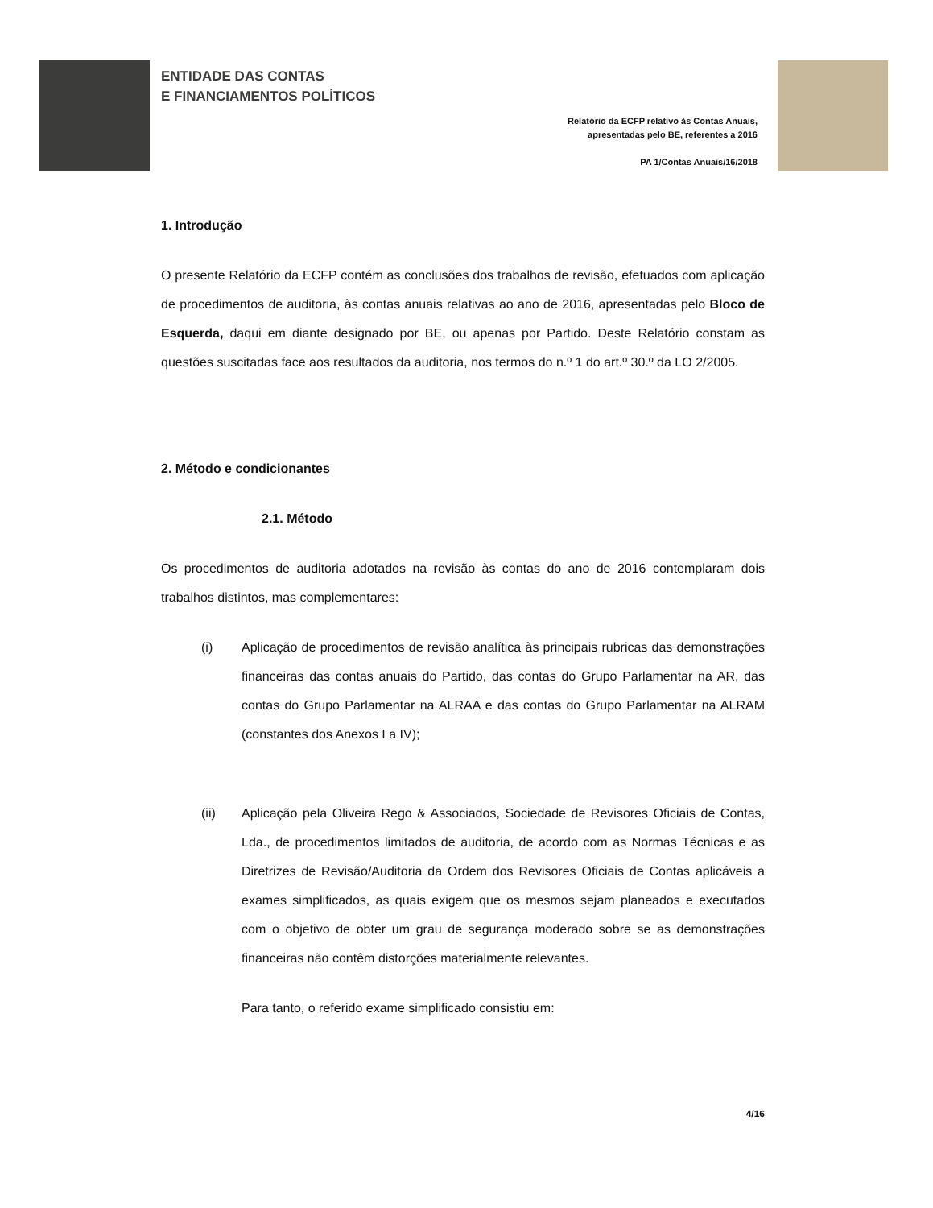ENTIDADE DAS CONTAS
E FINANCIAMENTOS POLÍTICOS
Relatório da ECFP relativo às Contas Anuais,
apresentadas pelo BE, referentes a 2016
PA 1/Contas Anuais/16/2018
1. Introdução
O presente Relatório da ECFP contém as conclusões dos trabalhos de revisão, efetuados com aplicação de procedimentos de auditoria, às contas anuais relativas ao ano de 2016, apresentadas pelo Bloco de Esquerda, daqui em diante designado por BE, ou apenas por Partido. Deste Relatório constam as questões suscitadas face aos resultados da auditoria, nos termos do n.º 1 do art.º 30.º da LO 2/2005.
2. Método e condicionantes
2.1. Método
Os procedimentos de auditoria adotados na revisão às contas do ano de 2016 contemplaram dois trabalhos distintos, mas complementares:
(i) Aplicação de procedimentos de revisão analítica às principais rubricas das demonstrações financeiras das contas anuais do Partido, das contas do Grupo Parlamentar na AR, das contas do Grupo Parlamentar na ALRAA e das contas do Grupo Parlamentar na ALRAM (constantes dos Anexos I a IV);
(ii) Aplicação pela Oliveira Rego & Associados, Sociedade de Revisores Oficiais de Contas, Lda., de procedimentos limitados de auditoria, de acordo com as Normas Técnicas e as Diretrizes de Revisão/Auditoria da Ordem dos Revisores Oficiais de Contas aplicáveis a exames simplificados, as quais exigem que os mesmos sejam planeados e executados com o objetivo de obter um grau de segurança moderado sobre se as demonstrações financeiras não contêm distorções materialmente relevantes.
Para tanto, o referido exame simplificado consistiu em:
4/16